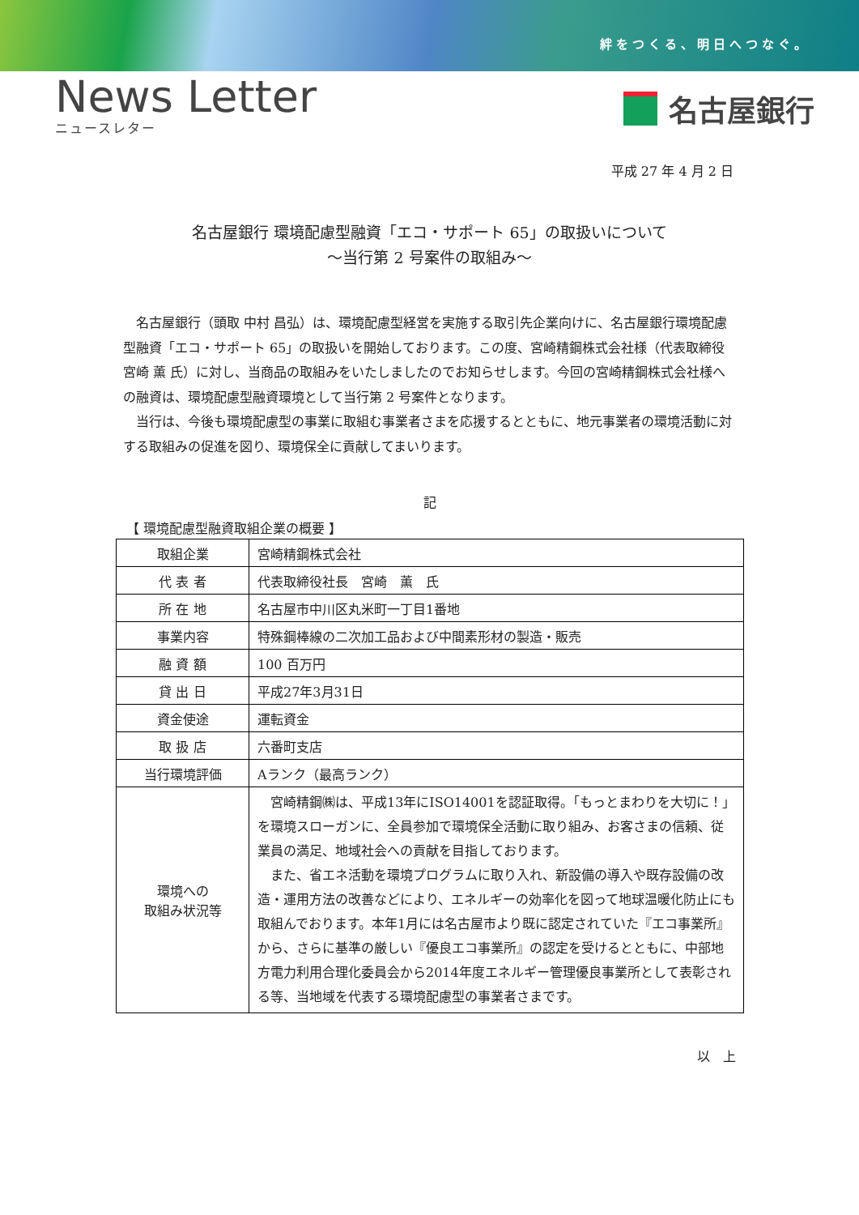絆をつくる、明日へつなぐ。
News Letter
ニュースレター
名古屋銀行
平成 27 年 4 月 2 日
名古屋銀行 環境配慮型融資「エコ・サポート 65」の取扱いについて
～当行第 2 号案件の取組み～
名古屋銀行（頭取 中村 昌弘）は、環境配慮型経営を実施する取引先企業向けに、名古屋銀行環境配慮型融資「エコ・サポート 65」の取扱いを開始しております。この度、宮崎精鋼株式会社様（代表取締役 宮崎 薫 氏）に対し、当商品の取組みをいたしましたのでお知らせします。今回の宮崎精鋼株式会社様への融資は、環境配慮型融資環境として当行第 2 号案件となります。
当行は、今後も環境配慮型の事業に取組む事業者さまを応援するとともに、地元事業者の環境活動に対する取組みの促進を図り、環境保全に貢献してまいります。
記
【 環境配慮型融資取組企業の概要 】
| 取組企業 | 宮崎精鋼株式会社 |
| 代 表 者 | 代表取締役社長 宮崎 薫 氏 |
| 所 在 地 | 名古屋市中川区丸米町一丁目1番地 |
| 事業内容 | 特殊鋼棒線の二次加工品および中間素形材の製造・販売 |
| 融 資 額 | 100 百万円 |
| 貸 出 日 | 平成27年3月31日 |
| 資金使途 | 運転資金 |
| 取 扱 店 | 六番町支店 |
| 当行環境評価 | Aランク（最高ランク） |
| 環境への 取組み状況等 | 宮崎精鋼㈱は、平成13年にISO14001を認証取得。「もっとまわりを大切に！」を環境スローガンに、全員参加で環境保全活動に取り組み、お客さまの信頼、従業員の満足、地域社会への貢献を目指しております。 また、省エネ活動を環境プログラムに取り入れ、新設備の導入や既存設備の改造・運用方法の改善などにより、エネルギーの効率化を図って地球温暖化防止にも取組んでおります。本年1月には名古屋市より既に認定されていた『エコ事業所』から、さらに基準の厳しい『優良エコ事業所』の認定を受けるとともに、中部地方電力利用合理化委員会から2014年度エネルギー管理優良事業所として表彰される等、当地域を代表する環境配慮型の事業者さまです。 |
以　上